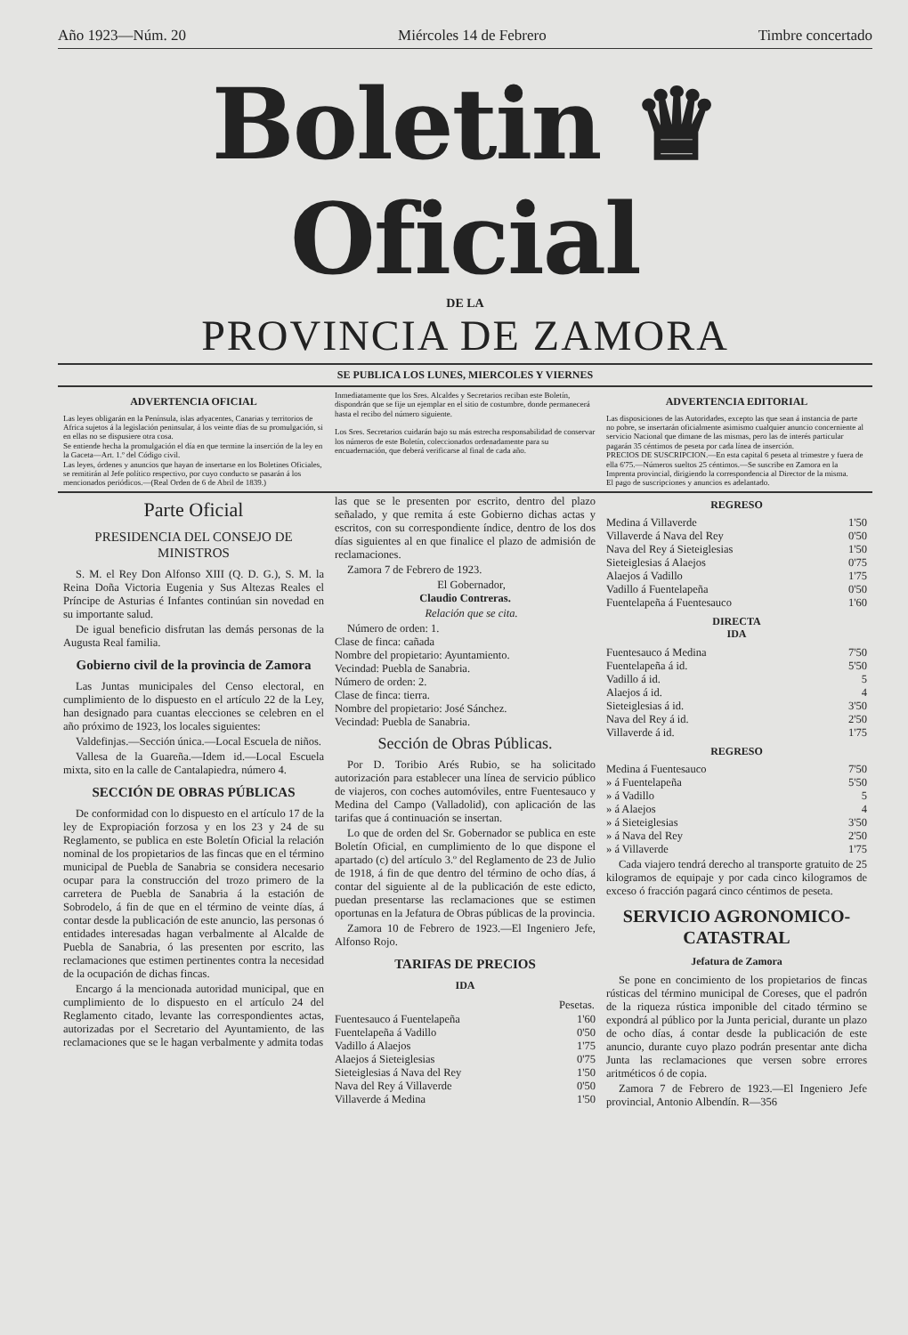Año 1923—Núm. 20 Miércoles 14 de Febrero Timbre concertado
Boletin ♛ Oficial
DE LA
PROVINCIA DE ZAMORA
SE PUBLICA LOS LUNES, MIERCOLES Y VIERNES
ADVERTENCIA OFICIAL
Las leyes obligarán en la Península, islas adyacentes, Canarias y territorios de Africa sujetos á la legislación peninsular, á los veinte días de su promulgación, si en ellas no se dispusiere otra cosa.
Se entiende hecha la promulgación el día en que termine la inserción de la ley en la Gaceta—Art. 1.º del Código civil.
Las leyes, órdenes y anuncios que hayan de insertarse en los Boletines Oficiales, se remitirán al Jefe político respectivo, por cuyo conducto se pasarán á los mencionados periódicos.—(Real Orden de 6 de Abril de 1839.)
Inmediatamente que los Sres. Alcaldes y Secretarios reciban este Boletín, dispondrán que se fije un ejemplar en el sitio de costumbre, donde permanecerá hasta el recibo del número siguiente.
Los Sres. Secretarios cuidarán bajo su más estrecha responsabilidad de conservar los números de este Boletín, coleccionados ordenadamente para su encuadernación, que deberá verificarse al final de cada año.
ADVERTENCIA EDITORIAL
Las disposiciones de las Autoridades, excepto las que sean á instancia de parte no pobre, se insertarán oficialmente asimismo cualquier anuncio concerniente al servicio Nacional que dimane de las mismas, pero las de interés particular pagarán 35 céntimos de peseta por cada línea de inserción.
PRECIOS DE SUSCRIPCION.—En esta capital 6 peseta al trimestre y fuera de ella 6'75.—Números sueltos 25 céntimos.—Se suscribe en Zamora en la Imprenta provincial, dirigiendo la correspondencia al Director de la misma.
El pago de suscripciones y anuncios es adelantado.
Parte Oficial
PRESIDENCIA DEL CONSEJO DE MINISTROS
S. M. el Rey Don Alfonso XIII (Q. D. G.), S. M. la Reina Doña Victoria Eugenia y Sus Altezas Reales el Príncipe de Asturias é Infantes continúan sin novedad en su importante salud.
De igual beneficio disfrutan las demás personas de la Augusta Real familia.
Gobierno civil de la provincia de Zamora
Las Juntas municipales del Censo electoral, en cumplimiento de lo dispuesto en el artículo 22 de la Ley, han designado para cuantas elecciones se celebren en el año próximo de 1923, los locales siguientes:
Valdefinjas.—Sección única.—Local Escuela de niños.
Vallesa de la Guareña.—Idem id.—Local Escuela mixta, sito en la calle de Cantalapiedra, número 4.
SECCIÓN DE OBRAS PÚBLICAS
De conformidad con lo dispuesto en el artículo 17 de la ley de Expropiación forzosa y en los 23 y 24 de su Reglamento, se publica en este Boletín Oficial la relación nominal de los propietarios de las fincas que en el término municipal de Puebla de Sanabria se considera necesario ocupar para la construcción del trozo primero de la carretera de Puebla de Sanabria á la estación de Sobrodelo, á fin de que en el término de veinte días, á contar desde la publicación de este anuncio, las personas ó entidades interesadas hagan verbalmente al Alcalde de Puebla de Sanabria, ó las presenten por escrito, las reclamaciones que estimen pertinentes contra la necesidad de la ocupación de dichas fincas.
Encargo á la mencionada autoridad municipal, que en cumplimiento de lo dispuesto en el artículo 24 del Reglamento citado, levante las correspondientes actas, autorizadas por el Secretario del Ayuntamiento, de las reclamaciones que se le hagan verbalmente y admita todas
las que se le presenten por escrito, dentro del plazo señalado, y que remita á este Gobierno dichas actas y escritos, con su correspondiente índice, dentro de los dos días siguientes al en que finalice el plazo de admisión de reclamaciones.
Zamora 7 de Febrero de 1923.
El Gobernador,
Claudio Contreras.
Relación que se cita.
Número de orden: 1.
Clase de finca: cañada
Nombre del propietario: Ayuntamiento.
Vecindad: Puebla de Sanabria.
Número de orden: 2.
Clase de finca: tierra.
Nombre del propietario: José Sánchez.
Vecindad: Puebla de Sanabria.
Sección de Obras Públicas.
Por D. Toribio Arés Rubio, se ha solicitado autorización para establecer una línea de servicio público de viajeros, con coches automóviles, entre Fuentesauco y Medina del Campo (Valladolid), con aplicación de las tarifas que á continuación se insertan.
Lo que de orden del Sr. Gobernador se publica en este Boletín Oficial, en cumplimiento de lo que dispone el apartado (c) del artículo 3.º del Reglamento de 23 de Julio de 1918, á fin de que dentro del término de ocho días, á contar del siguiente al de la publicación de este edicto, puedan presentarse las reclamaciones que se estimen oportunas en la Jefatura de Obras públicas de la provincia.
Zamora 10 de Febrero de 1923.—El Ingeniero Jefe, Alfonso Rojo.
TARIFAS DE PRECIOS
IDA
| | Pesetas. |
| --- | --- |
| Fuentesauco á Fuentelapeña | 1'60 |
| Fuentelapeña á Vadillo | 0'50 |
| Vadillo á Alaejos | 1'75 |
| Alaejos á Sieteiglesias | 0'75 |
| Sieteiglesias á Nava del Rey | 1'50 |
| Nava del Rey á Villaverde | 0'50 |
| Villaverde á Medina | 1'50 |
REGRESO
| Medina á Villaverde | 1'50 |
| Villaverde á Nava del Rey | 0'50 |
| Nava del Rey á Sieteiglesias | 1'50 |
| Sieteiglesias á Alaejos | 0'75 |
| Alaejos á Vadillo | 1'75 |
| Vadillo á Fuentelapeña | 0'50 |
| Fuentelapeña á Fuentesauco | 1'60 |
DIRECTA
IDA
| Fuentesauco á Medina | 7'50 |
| Fuentelapeña á id. | 5'50 |
| Vadillo á id. | 5 |
| Alaejos á id. | 4 |
| Sieteiglesias á id. | 3'50 |
| Nava del Rey á id. | 2'50 |
| Villaverde á id. | 1'75 |
REGRESO
| Medina á Fuentesauco | 7'50 |
| » á Fuentelapeña | 5'50 |
| » á Vadillo | 5 |
| » á Alaejos | 4 |
| » á Sieteiglesias | 3'50 |
| » á Nava del Rey | 2'50 |
| » á Villaverde | 1'75 |
Cada viajero tendrá derecho al transporte gratuito de 25 kilogramos de equipaje y por cada cinco kilogramos de exceso ó fracción pagará cinco céntimos de peseta.
SERVICIO AGRONOMICO-CATASTRAL
Jefatura de Zamora
Se pone en concimiento de los propietarios de fincas rústicas del término municipal de Coreses, que el padrón de la riqueza rústica imponible del citado término se expondrá al público por la Junta pericial, durante un plazo de ocho días, á contar desde la publicación de este anuncio, durante cuyo plazo podrán presentar ante dicha Junta las reclamaciones que versen sobre errores aritméticos ó de copia.
Zamora 7 de Febrero de 1923.—El Ingeniero Jefe provincial, Antonio Albendín. R—356